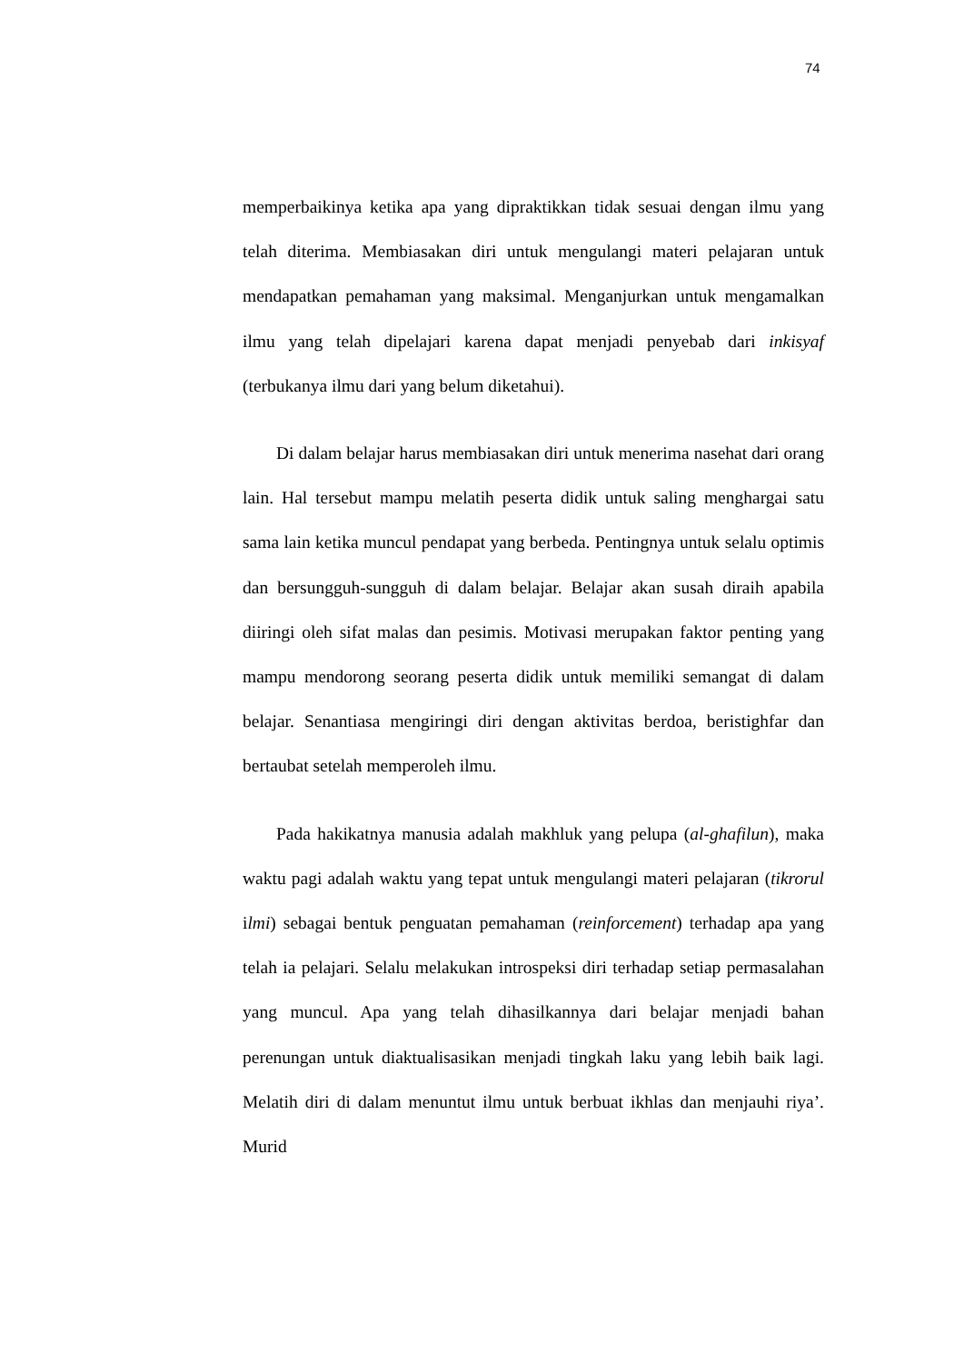74
memperbaikinya ketika apa yang dipraktikkan tidak sesuai dengan ilmu yang telah diterima. Membiasakan diri untuk mengulangi materi pelajaran untuk mendapatkan pemahaman yang maksimal. Menganjurkan untuk mengamalkan ilmu yang telah dipelajari karena dapat menjadi penyebab dari inkisyaf (terbukanya ilmu dari yang belum diketahui).
Di dalam belajar harus membiasakan diri untuk menerima nasehat dari orang lain. Hal tersebut mampu melatih peserta didik untuk saling menghargai satu sama lain ketika muncul pendapat yang berbeda. Pentingnya untuk selalu optimis dan bersungguh-sungguh di dalam belajar. Belajar akan susah diraih apabila diiringi oleh sifat malas dan pesimis. Motivasi merupakan faktor penting yang mampu mendorong seorang peserta didik untuk memiliki semangat di dalam belajar. Senantiasa mengiringi diri dengan aktivitas berdoa, beristighfar dan bertaubat setelah memperoleh ilmu.
Pada hakikatnya manusia adalah makhluk yang pelupa (al-ghafilun), maka waktu pagi adalah waktu yang tepat untuk mengulangi materi pelajaran (tikrorul ilmi) sebagai bentuk penguatan pemahaman (reinforcement) terhadap apa yang telah ia pelajari. Selalu melakukan introspeksi diri terhadap setiap permasalahan yang muncul. Apa yang telah dihasilkannya dari belajar menjadi bahan perenungan untuk diaktualisasikan menjadi tingkah laku yang lebih baik lagi. Melatih diri di dalam menuntut ilmu untuk berbuat ikhlas dan menjauhi riya’. Murid